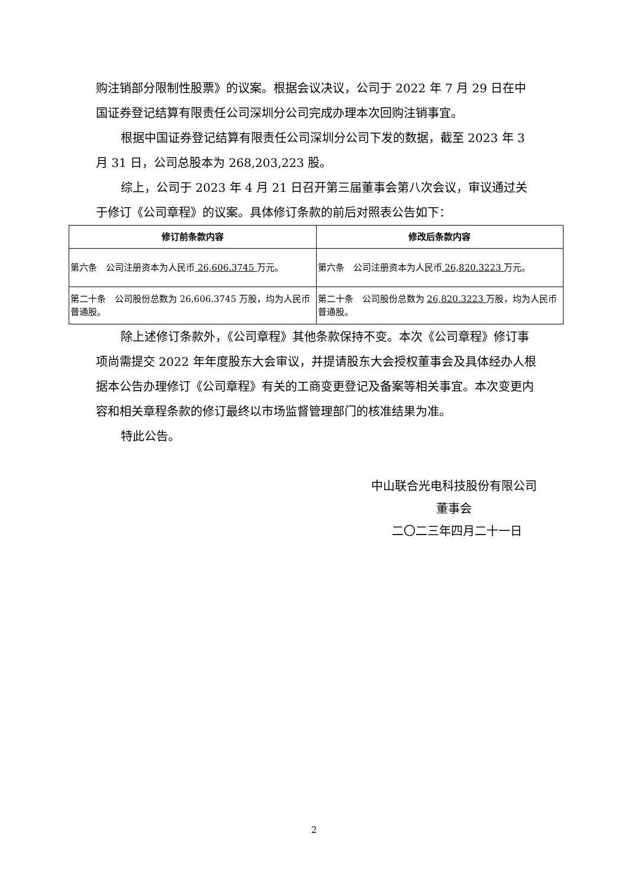购注销部分限制性股票》的议案。根据会议决议，公司于 2022 年 7 月 29 日在中国证券登记结算有限责任公司深圳分公司完成办理本次回购注销事宜。
根据中国证券登记结算有限责任公司深圳分公司下发的数据，截至 2023 年 3 月 31 日，公司总股本为 268,203,223 股。
综上，公司于 2023 年 4 月 21 日召开第三届董事会第八次会议，审议通过关于修订《公司章程》的议案。具体修订条款的前后对照表公告如下：
| 修订前条款内容 | 修改后条款内容 |
| --- | --- |
| 第六条 公司注册资本为人民币 26,606.3745 万元。 | 第六条 公司注册资本为人民币 26,820.3223 万元。 |
| 第二十条 公司股份总数为 26,606.3745 万股，均为人民币普通股。 | 第二十条 公司股份总数为 26,820.3223 万股，均为人民币普通股。 |
除上述修订条款外，《公司章程》其他条款保持不变。本次《公司章程》修订事项尚需提交 2022 年年度股东大会审议，并提请股东大会授权董事会及具体经办人根据本公告办理修订《公司章程》有关的工商变更登记及备案等相关事宜。本次变更内容和相关章程条款的修订最终以市场监督管理部门的核准结果为准。
特此公告。
中山联合光电科技股份有限公司
董事会
二〇二三年四月二十一日
2